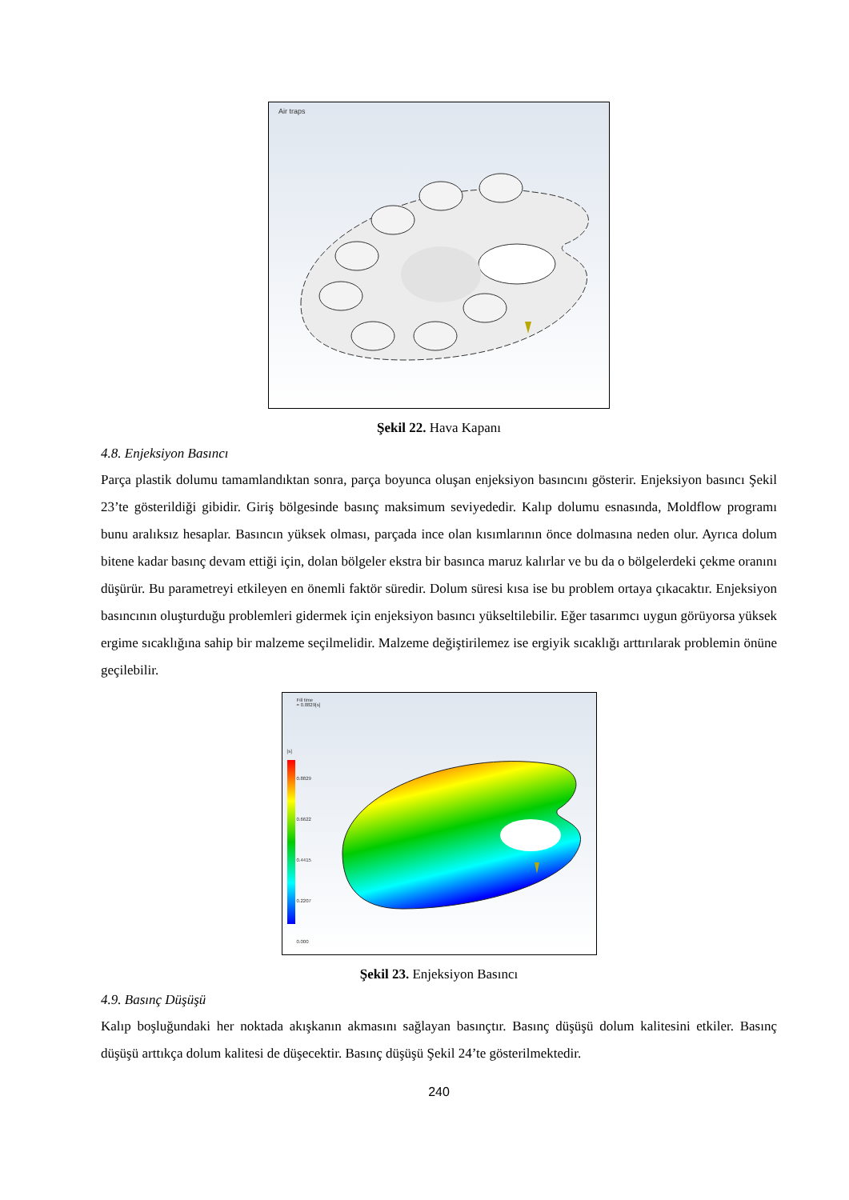Air traps
Şekil 22. Hava Kapanı
4.8. Enjeksiyon Basıncı
Parça plastik dolumu tamamlandıktan sonra, parça boyunca oluşan enjeksiyon basıncını gösterir. Enjeksiyon basıncı Şekil 23’te gösterildiği gibidir. Giriş bölgesinde basınç maksimum seviyededir. Kalıp dolumu esnasında, Moldflow programı bunu aralıksız hesaplar. Basıncın yüksek olması, parçada ince olan kısımlarının önce dolmasına neden olur. Ayrıca dolum bitene kadar basınç devam ettiği için, dolan bölgeler ekstra bir basınca maruz kalırlar ve bu da o bölgelerdeki çekme oranını düşürür. Bu parametreyi etkileyen en önemli faktör süredir. Dolum süresi kısa ise bu problem ortaya çıkacaktır. Enjeksiyon basıncının oluşturduğu problemleri gidermek için enjeksiyon basıncı yükseltilebilir. Eğer tasarımcı uygun görüyorsa yüksek ergime sıcaklığına sahip bir malzeme seçilmelidir. Malzeme değiştirilemez ise ergiyik sıcaklığı arttırılarak problemin önüne geçilebilir.
Fill time
= 0.8829[s]
[s]
0.8829
0.6622
0.4415
0.2207
0.000
Şekil 23. Enjeksiyon Basıncı
4.9. Basınç Düşüşü
Kalıp boşluğundaki her noktada akışkanın akmasını sağlayan basınçtır. Basınç düşüşü dolum kalitesini etkiler. Basınç düşüşü arttıkça dolum kalitesi de düşecektir. Basınç düşüşü Şekil 24’te gösterilmektedir.
240